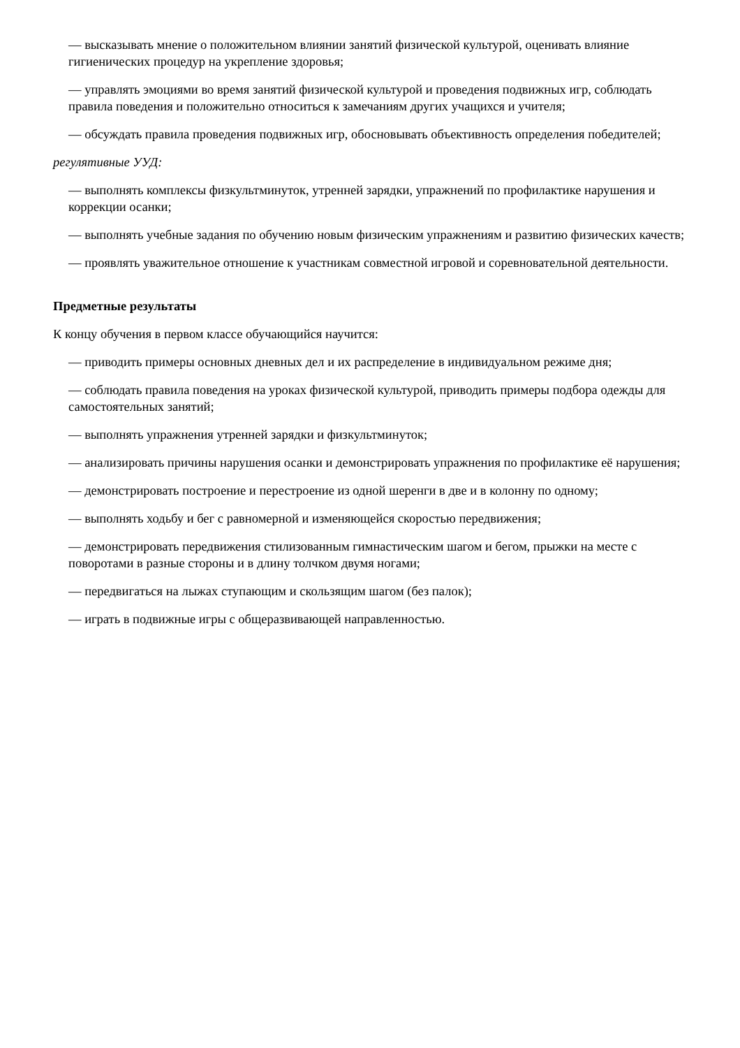— высказывать мнение о положительном влиянии занятий физической культурой, оценивать влияние гигиенических процедур на укрепление здоровья;
— управлять эмоциями во время занятий физической культурой и проведения подвижных игр, соблюдать правила поведения и положительно относиться к замечаниям других учащихся и учителя;
— обсуждать правила проведения подвижных игр, обосновывать объективность определения победителей;
регулятивные УУД:
— выполнять комплексы физкультминуток, утренней зарядки, упражнений по профилактике нарушения и коррекции осанки;
— выполнять учебные задания по обучению новым физическим упражнениям и развитию физических качеств;
— проявлять уважительное отношение к участникам совместной игровой и соревновательной деятельности.
Предметные результаты
К концу обучения в первом классе обучающийся научится:
— приводить примеры основных дневных дел и их распределение в индивидуальном режиме дня;
— соблюдать правила поведения на уроках физической культурой, приводить примеры подбора одежды для самостоятельных занятий;
— выполнять упражнения утренней зарядки и физкультминуток;
— анализировать причины нарушения осанки и демонстрировать упражнения по профилактике её нарушения;
— демонстрировать построение и перестроение из одной шеренги в две и в колонну по одному;
— выполнять ходьбу и бег с равномерной и изменяющейся скоростью передвижения;
— демонстрировать передвижения стилизованным гимнастическим шагом и бегом, прыжки на месте с поворотами в разные стороны и в длину толчком двумя ногами;
— передвигаться на лыжах ступающим и скользящим шагом (без палок);
— играть в подвижные игры с общеразвивающей направленностью.